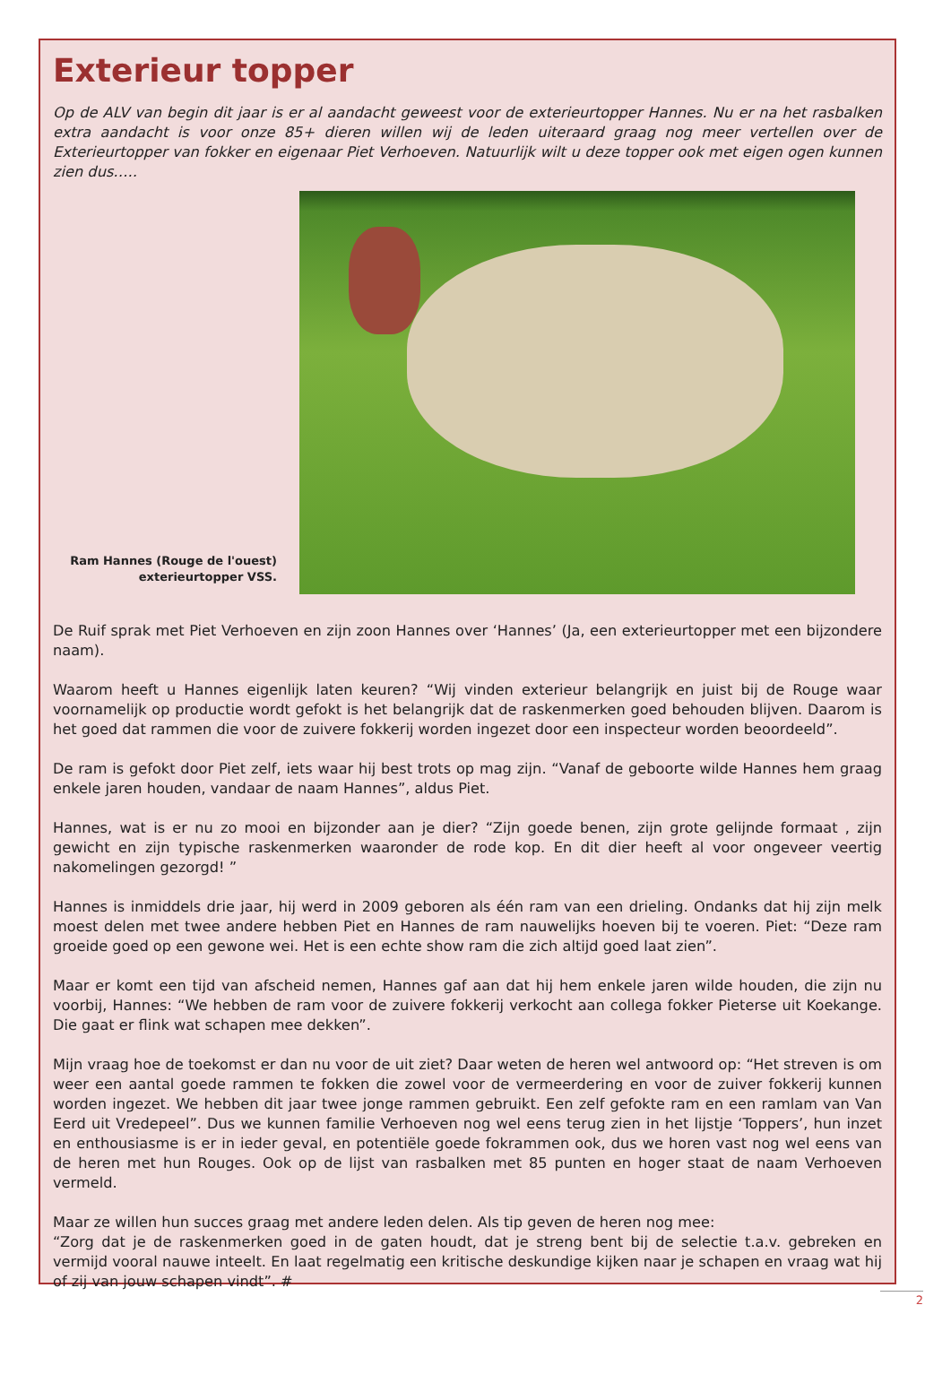Exterieur topper
Op de ALV van begin dit jaar is er al aandacht geweest voor de exterieurtopper Hannes. Nu er na het rasbalken extra aandacht is voor onze 85+ dieren willen wij de leden uiteraard graag nog meer vertellen over de Exterieurtopper van fokker en eigenaar Piet Verhoeven. Natuurlijk wilt u deze topper ook met eigen ogen kunnen zien dus…..
Ram Hannes (Rouge de l'ouest)
exterieurtopper VSS.
De Ruif sprak met Piet Verhoeven en zijn zoon Hannes over ‘Hannes’ (Ja, een exterieurtopper met een bijzondere naam).
Waarom heeft u Hannes eigenlijk laten keuren? “Wij vinden exterieur belangrijk en juist bij de Rouge waar voornamelijk op productie wordt gefokt is het belangrijk dat de raskenmerken goed behouden blijven. Daarom is het goed dat rammen die voor de zuivere fokkerij worden ingezet door een inspecteur worden beoordeeld”.
De ram is gefokt door Piet zelf, iets waar hij best trots op mag zijn. “Vanaf de geboorte wilde Hannes hem graag enkele jaren houden, vandaar de naam Hannes”, aldus Piet.
Hannes, wat is er nu zo mooi en bijzonder aan je dier? “Zijn goede benen, zijn grote gelijnde formaat , zijn gewicht en zijn typische raskenmerken waaronder de rode kop. En dit dier heeft al voor ongeveer veertig nakomelingen gezorgd! ”
Hannes is inmiddels drie jaar, hij werd in 2009 geboren als één ram van een drieling. Ondanks dat hij zijn melk moest delen met twee andere hebben Piet en Hannes de ram nauwelijks hoeven bij te voeren. Piet: “Deze ram groeide goed op een gewone wei. Het is een echte show ram die zich altijd goed laat zien”.
Maar er komt een tijd van afscheid nemen, Hannes gaf aan dat hij hem enkele jaren wilde houden, die zijn nu voorbij, Hannes: “We hebben de ram voor de zuivere fokkerij verkocht aan collega fokker Pieterse uit Koekange. Die gaat er flink wat schapen mee dekken”.
Mijn vraag hoe de toekomst er dan nu voor de uit ziet? Daar weten de heren wel antwoord op: “Het streven is om weer een aantal goede rammen te fokken die zowel voor de vermeerdering en voor de zuiver fokkerij kunnen worden ingezet. We hebben dit jaar twee jonge rammen gebruikt. Een zelf gefokte ram en een ramlam van Van Eerd uit Vredepeel”. Dus we kunnen familie Verhoeven nog wel eens terug zien in het lijstje ‘Toppers’, hun inzet en enthousiasme is er in ieder geval, en potentiële goede fokrammen ook, dus we horen vast nog wel eens van de heren met hun Rouges. Ook op de lijst van rasbalken met 85 punten en hoger staat de naam Verhoeven vermeld.
Maar ze willen hun succes graag met andere leden delen. Als tip geven de heren nog mee:
“Zorg dat je de raskenmerken goed in de gaten houdt, dat je streng bent bij de selectie t.a.v. gebreken en vermijd vooral nauwe inteelt. En laat regelmatig een kritische deskundige kijken naar je schapen en vraag wat hij of zij van jouw schapen vindt”. #
2